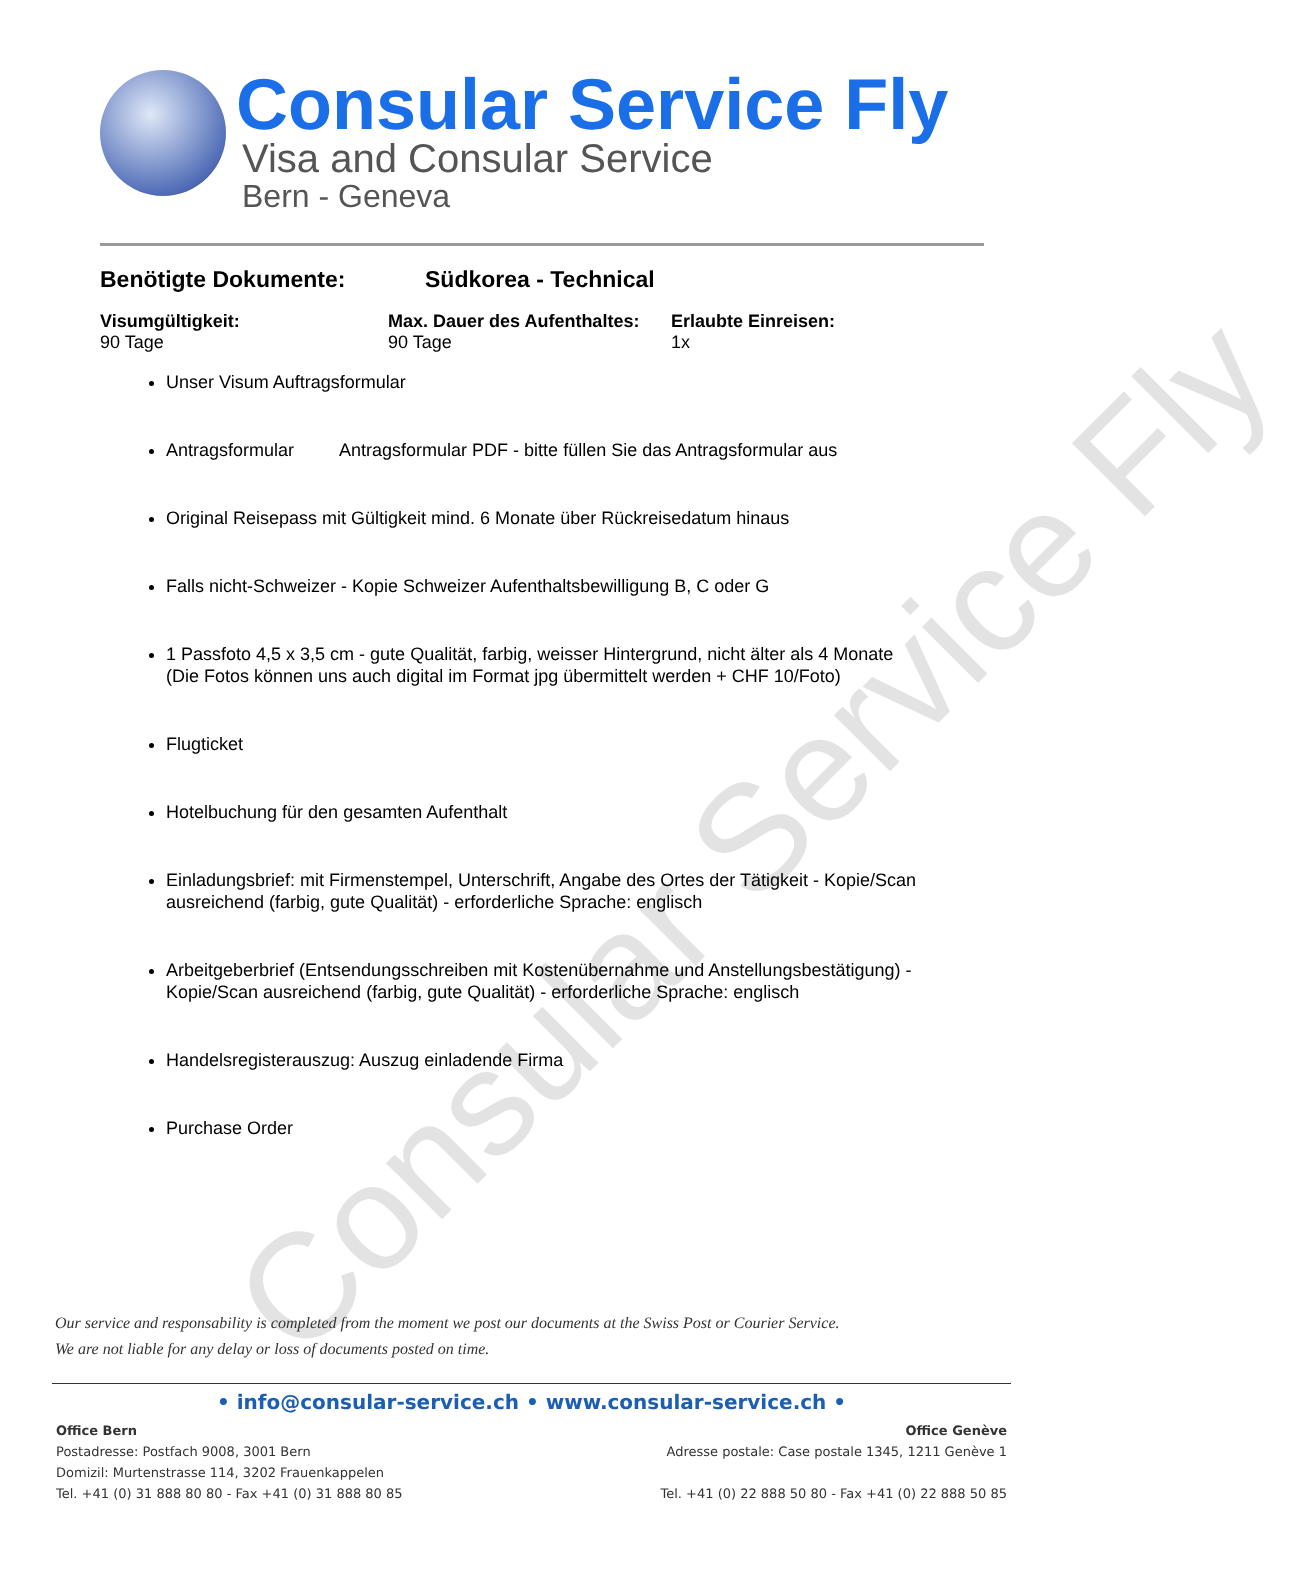Consular Service Fly
Consular Service Fly
Visa and Consular Service
Bern - Geneva
Benötigte Dokumente: Südkorea - Technical
Visumgültigkeit:
90 Tage
Max. Dauer des Aufenthaltes:
90 Tage
Erlaubte Einreisen:
1x
Unser Visum Auftragsformular
Antragsformular Antragsformular PDF - bitte füllen Sie das Antragsformular aus
Original Reisepass mit Gültigkeit mind. 6 Monate über Rückreisedatum hinaus
Falls nicht-Schweizer - Kopie Schweizer Aufenthaltsbewilligung B, C oder G
1 Passfoto 4,5 x 3,5 cm - gute Qualität, farbig, weisser Hintergrund, nicht älter als 4 Monate
(Die Fotos können uns auch digital im Format jpg übermittelt werden + CHF 10/Foto)
Flugticket
Hotelbuchung für den gesamten Aufenthalt
Einladungsbrief: mit Firmenstempel, Unterschrift, Angabe des Ortes der Tätigkeit - Kopie/Scan ausreichend (farbig, gute Qualität) - erforderliche Sprache: englisch
Arbeitgeberbrief (Entsendungsschreiben mit Kostenübernahme und Anstellungsbestätigung) - Kopie/Scan ausreichend (farbig, gute Qualität) - erforderliche Sprache: englisch
Handelsregisterauszug: Auszug einladende Firma
Purchase Order
Our service and responsability is completed from the moment we post our documents at the Swiss Post or Courier Service.
We are not liable for any delay or loss of documents posted on time.
• info@consular-service.ch • www.consular-service.ch •
Office Bern
Postadresse: Postfach 9008, 3001 Bern
Domizil: Murtenstrasse 114, 3202 Frauenkappelen
Tel. +41 (0) 31 888 80 80 - Fax +41 (0) 31 888 80 85
Office Genève
Adresse postale: Case postale 1345, 1211 Genève 1
Tel. +41 (0) 22 888 50 80 - Fax +41 (0) 22 888 50 85